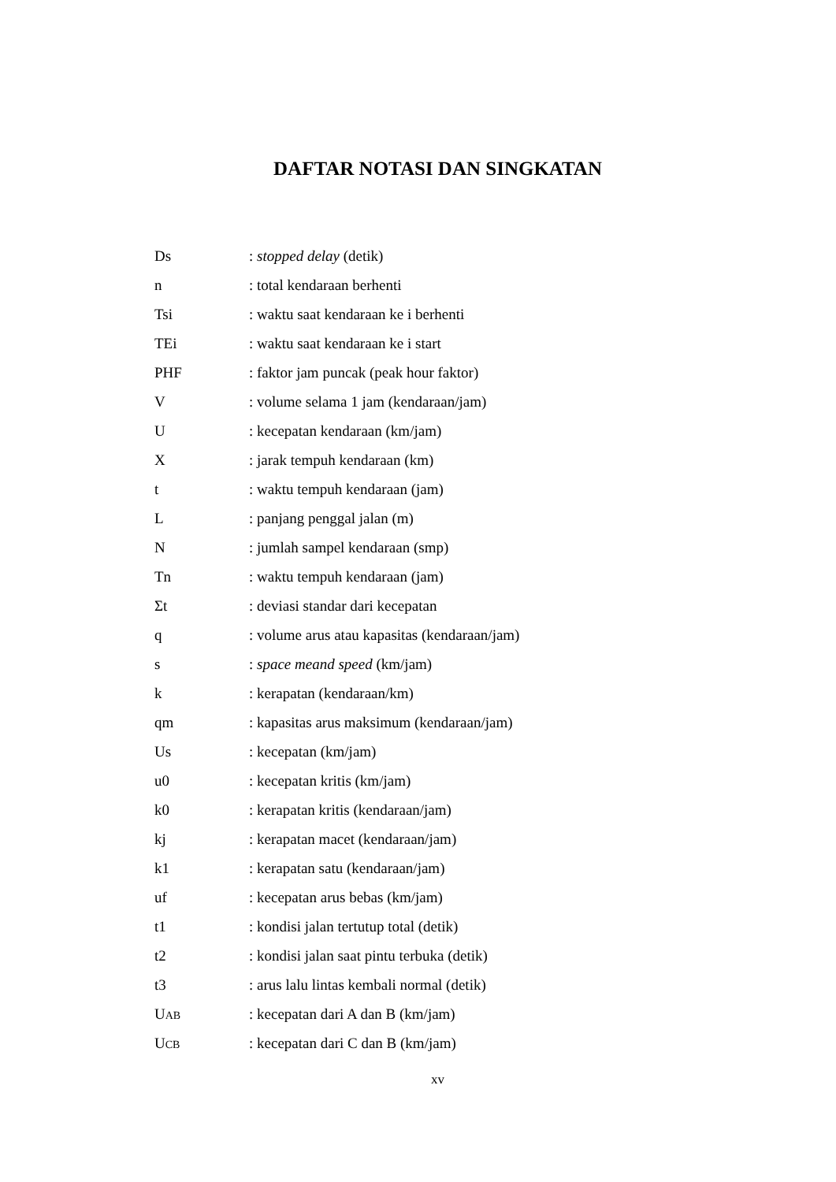DAFTAR NOTASI DAN SINGKATAN
| Ds | : stopped delay (detik) |
| n | : total kendaraan berhenti |
| Tsi | : waktu saat kendaraan ke i berhenti |
| TEi | : waktu saat kendaraan ke i start |
| PHF | : faktor jam puncak (peak hour faktor) |
| V | : volume selama 1 jam (kendaraan/jam) |
| U | : kecepatan kendaraan (km/jam) |
| X | : jarak tempuh kendaraan (km) |
| t | : waktu tempuh kendaraan (jam) |
| L | : panjang penggal jalan (m) |
| N | : jumlah sampel kendaraan (smp) |
| Tn | : waktu tempuh kendaraan (jam) |
| Σt | : deviasi standar dari kecepatan |
| q | : volume arus atau kapasitas (kendaraan/jam) |
| s | : space meand speed (km/jam) |
| k | : kerapatan (kendaraan/km) |
| qm | : kapasitas arus maksimum (kendaraan/jam) |
| Us | : kecepatan (km/jam) |
| u0 | : kecepatan kritis (km/jam) |
| k0 | : kerapatan kritis (kendaraan/jam) |
| kj | : kerapatan macet (kendaraan/jam) |
| k1 | : kerapatan satu (kendaraan/jam) |
| uf | : kecepatan arus bebas (km/jam) |
| t1 | : kondisi jalan tertutup total (detik) |
| t2 | : kondisi jalan saat pintu terbuka (detik) |
| t3 | : arus lalu lintas kembali normal (detik) |
| U AB | : kecepatan dari A dan B (km/jam) |
| U CB | : kecepatan dari C dan B (km/jam) |
xv